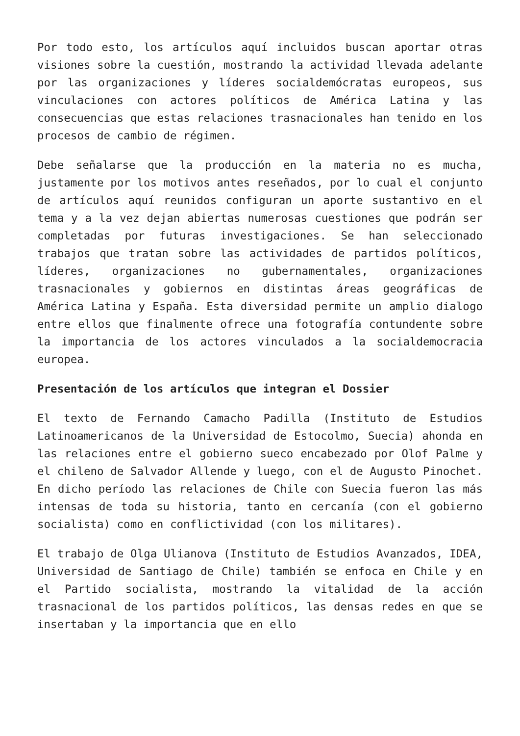Por todo esto, los artículos aquí incluidos buscan aportar otras visiones sobre la cuestión, mostrando la actividad llevada adelante por las organizaciones y líderes socialdemócratas europeos, sus vinculaciones con actores políticos de América Latina y las consecuencias que estas relaciones trasnacionales han tenido en los procesos de cambio de régimen.
Debe señalarse que la producción en la materia no es mucha, justamente por los motivos antes reseñados, por lo cual el conjunto de artículos aquí reunidos configuran un aporte sustantivo en el tema y a la vez dejan abiertas numerosas cuestiones que podrán ser completadas por futuras investigaciones. Se han seleccionado trabajos que tratan sobre las actividades de partidos políticos, líderes, organizaciones no gubernamentales, organizaciones trasnacionales y gobiernos en distintas áreas geográficas de América Latina y España. Esta diversidad permite un amplio dialogo entre ellos que finalmente ofrece una fotografía contundente sobre la importancia de los actores vinculados a la socialdemocracia europea.
Presentación de los artículos que integran el Dossier
El texto de Fernando Camacho Padilla (Instituto de Estudios Latinoamericanos de la Universidad de Estocolmo, Suecia) ahonda en las relaciones entre el gobierno sueco encabezado por Olof Palme y el chileno de Salvador Allende y luego, con el de Augusto Pinochet. En dicho período las relaciones de Chile con Suecia fueron las más intensas de toda su historia, tanto en cercanía (con el gobierno socialista) como en conflictividad (con los militares).
El trabajo de Olga Ulianova (Instituto de Estudios Avanzados, IDEA, Universidad de Santiago de Chile) también se enfoca en Chile y en el Partido socialista, mostrando la vitalidad de la acción trasnacional de los partidos políticos, las densas redes en que se insertaban y la importancia que en ello